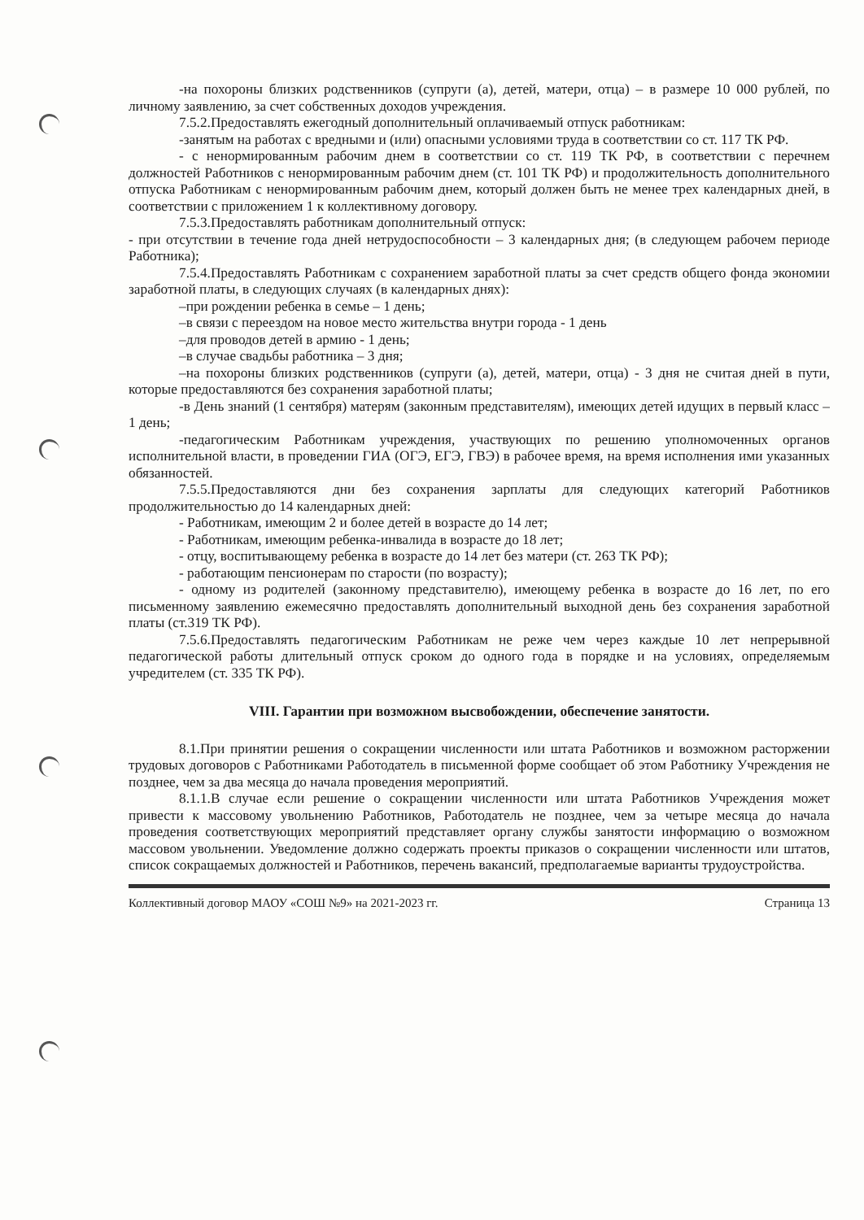-на похороны близких родственников (супруги (а), детей, матери, отца) – в размере 10 000 рублей, по личному заявлению, за счет собственных доходов учреждения.
7.5.2.Предоставлять ежегодный дополнительный оплачиваемый отпуск работникам:
-занятым на работах с вредными и (или) опасными условиями труда в соответствии со ст. 117 ТК РФ.
- с ненормированным рабочим днем в соответствии со ст. 119 ТК РФ, в соответствии с перечнем должностей Работников с ненормированным рабочим днем (ст. 101 ТК РФ) и продолжительность дополнительного отпуска Работникам с ненормированным рабочим днем, который должен быть не менее трех календарных дней, в соответствии с приложением 1 к коллективному договору.
7.5.3.Предоставлять работникам дополнительный отпуск:
- при отсутствии в течение года дней нетрудоспособности – 3 календарных дня; (в следующем рабочем периоде Работника);
7.5.4.Предоставлять Работникам с сохранением заработной платы за счет средств общего фонда экономии заработной платы, в следующих случаях (в календарных днях):
–при рождении ребенка в семье – 1 день;
–в связи с переездом на новое место жительства внутри города - 1 день
–для проводов детей в армию - 1 день;
–в случае свадьбы работника – 3 дня;
–на похороны близких родственников (супруги (а), детей, матери, отца) - 3 дня не считая дней в пути, которые предоставляются без сохранения заработной платы;
-в День знаний (1 сентября) матерям (законным представителям), имеющих детей идущих в первый класс – 1 день;
-педагогическим Работникам учреждения, участвующих по решению уполномоченных органов исполнительной власти, в проведении ГИА (ОГЭ, ЕГЭ, ГВЭ) в рабочее время, на время исполнения ими указанных обязанностей.
7.5.5.Предоставляются дни без сохранения зарплаты для следующих категорий Работников продолжительностью до 14 календарных дней:
- Работникам, имеющим 2 и более детей в возрасте до 14 лет;
- Работникам, имеющим ребенка-инвалида в возрасте до 18 лет;
- отцу, воспитывающему ребенка в возрасте до 14 лет без матери (ст. 263 ТК РФ);
- работающим пенсионерам по старости (по возрасту);
- одному из родителей (законному представителю), имеющему ребенка в возрасте до 16 лет, по его письменному заявлению ежемесячно предоставлять дополнительный выходной день без сохранения заработной платы (ст.319 ТК РФ).
7.5.6.Предоставлять педагогическим Работникам не реже чем через каждые 10 лет непрерывной педагогической работы длительный отпуск сроком до одного года в порядке и на условиях, определяемым учредителем (ст. 335 ТК РФ).
VIII. Гарантии при возможном высвобождении, обеспечение занятости.
8.1.При принятии решения о сокращении численности или штата Работников и возможном расторжении трудовых договоров с Работниками Работодатель в письменной форме сообщает об этом Работнику Учреждения не позднее, чем за два месяца до начала проведения мероприятий.
8.1.1.В случае если решение о сокращении численности или штата Работников Учреждения может привести к массовому увольнению Работников, Работодатель не позднее, чем за четыре месяца до начала проведения соответствующих мероприятий представляет органу службы занятости информацию о возможном массовом увольнении. Уведомление должно содержать проекты приказов о сокращении численности или штатов, список сокращаемых должностей и Работников, перечень вакансий, предполагаемые варианты трудоустройства.
Коллективный договор МАОУ «СОШ №9» на 2021-2023 гг. Страница 13